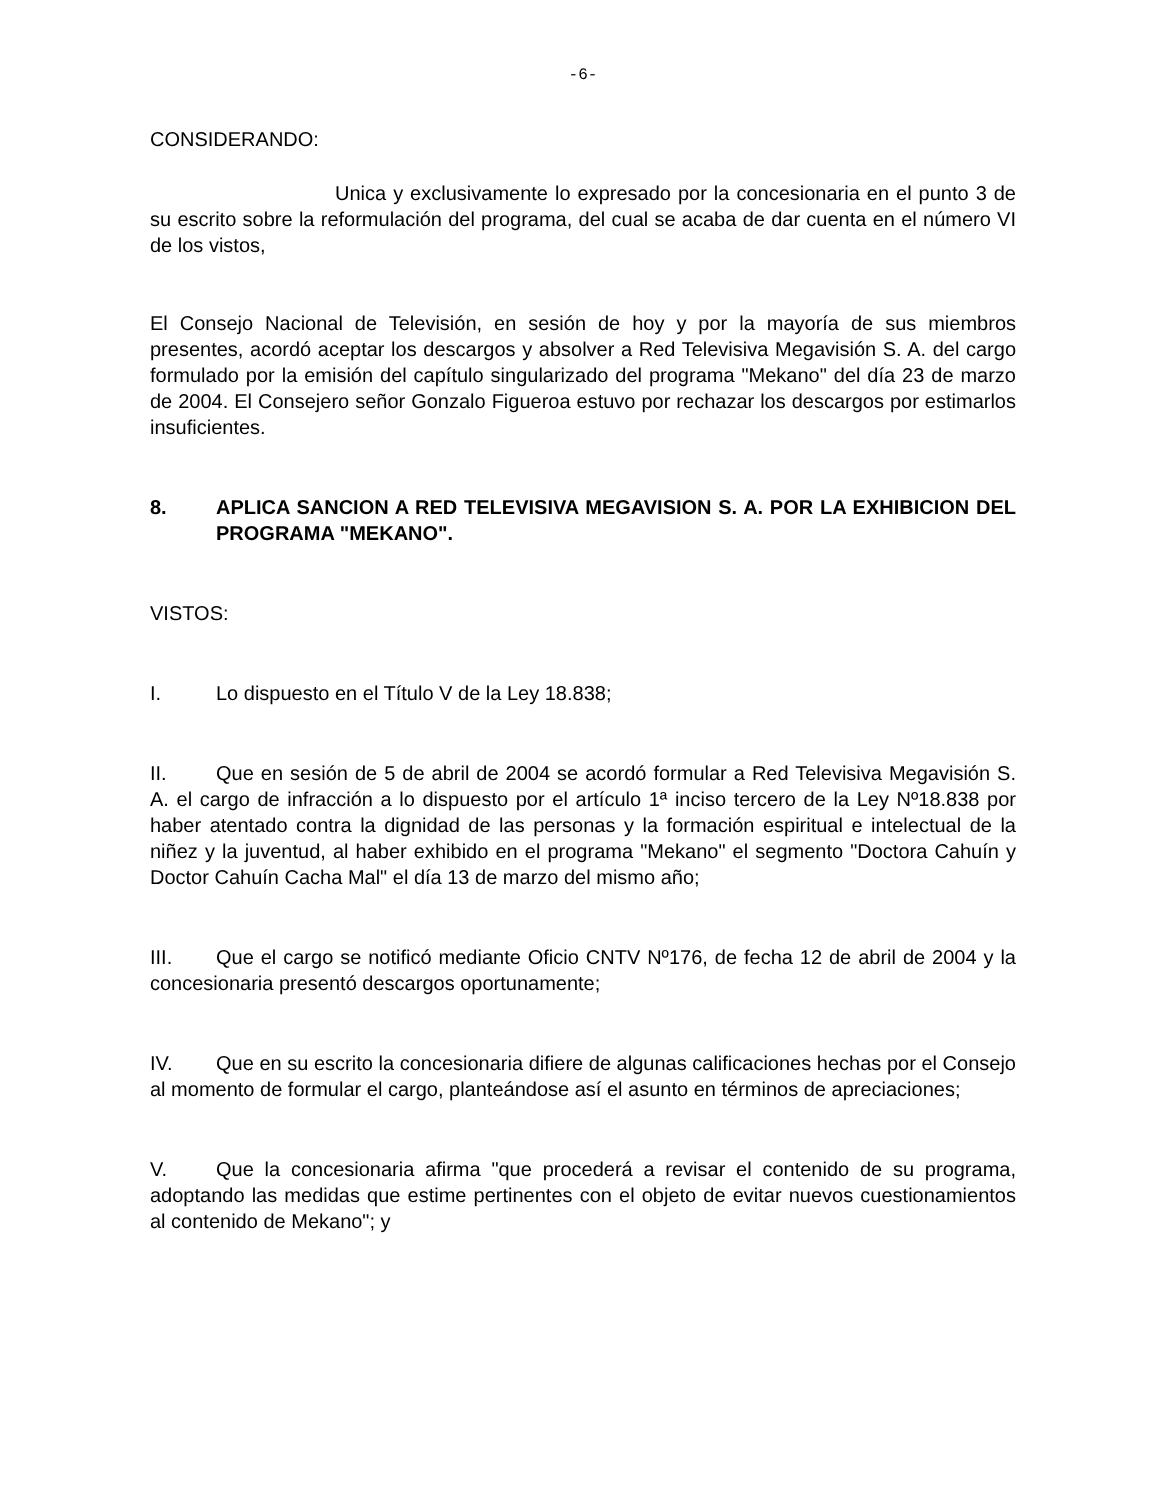-6-
CONSIDERANDO:
Unica y exclusivamente lo expresado por la concesionaria en el punto 3 de su escrito sobre la reformulación del programa, del cual se acaba de dar cuenta en el número VI de los vistos,
El Consejo Nacional de Televisión, en sesión de hoy y por la mayoría de sus miembros presentes, acordó aceptar los descargos y absolver a Red Televisiva Megavisión S. A. del cargo formulado por la emisión del capítulo singularizado del programa "Mekano" del día 23 de marzo de 2004. El Consejero señor Gonzalo Figueroa estuvo por rechazar los descargos por estimarlos insuficientes.
8. APLICA SANCION A RED TELEVISIVA MEGAVISION S. A. POR LA EXHIBICION DEL PROGRAMA "MEKANO".
VISTOS:
I. Lo dispuesto en el Título V de la Ley 18.838;
II. Que en sesión de 5 de abril de 2004 se acordó formular a Red Televisiva Megavisión S. A. el cargo de infracción a lo dispuesto por el artículo 1ª inciso tercero de la Ley Nº18.838 por haber atentado contra la dignidad de las personas y la formación espiritual e intelectual de la niñez y la juventud, al haber exhibido en el programa "Mekano" el segmento "Doctora Cahuín y Doctor Cahuín Cacha Mal" el día 13 de marzo del mismo año;
III. Que el cargo se notificó mediante Oficio CNTV Nº176, de fecha 12 de abril de 2004 y la concesionaria presentó descargos oportunamente;
IV. Que en su escrito la concesionaria difiere de algunas calificaciones hechas por el Consejo al momento de formular el cargo, planteándose así el asunto en términos de apreciaciones;
V. Que la concesionaria afirma "que procederá a revisar el contenido de su programa, adoptando las medidas que estime pertinentes con el objeto de evitar nuevos cuestionamientos al contenido de Mekano"; y